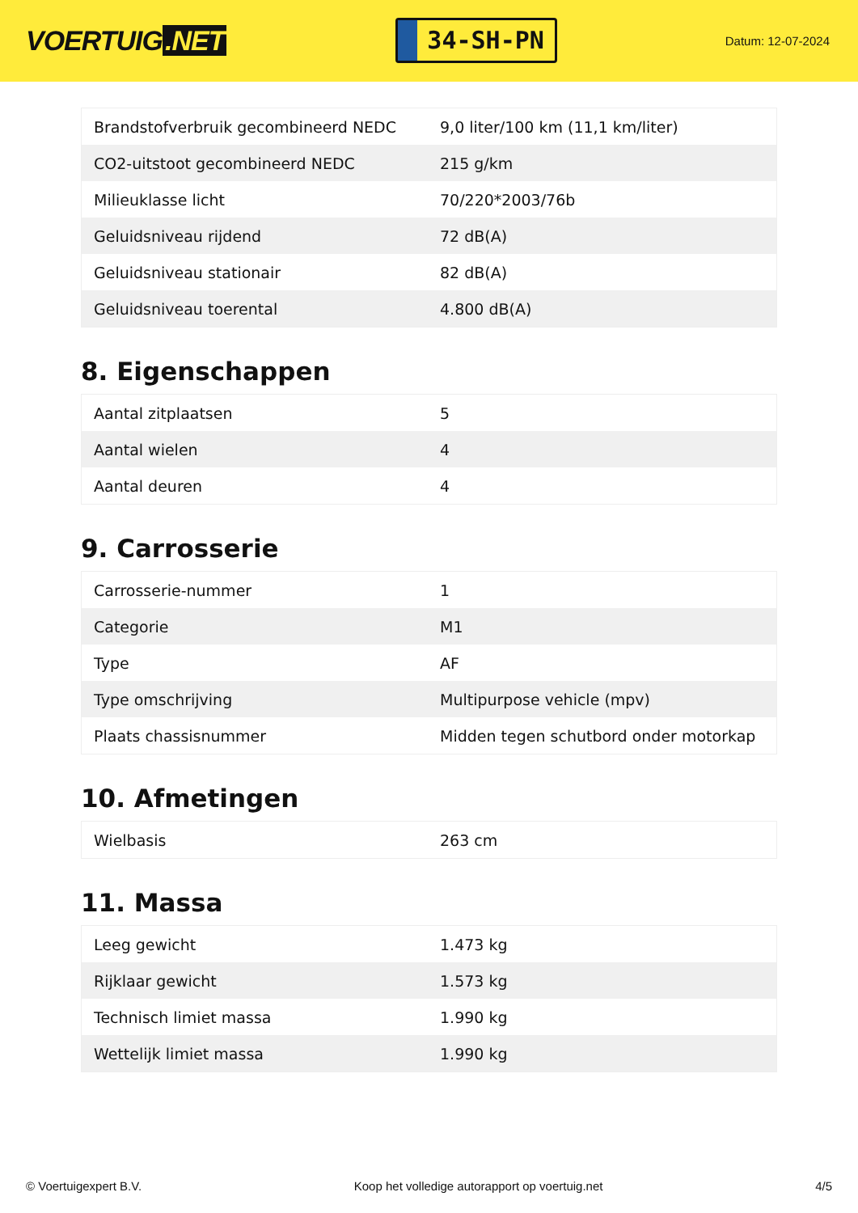VOERTUIG.NET
34-SH-PN
Datum: 12-07-2024
| Brandstofverbruik gecombineerd NEDC | 9,0 liter/100 km (11,1 km/liter) |
| CO2-uitstoot gecombineerd NEDC | 215 g/km |
| Milieuklasse licht | 70/220*2003/76b |
| Geluidsniveau rijdend | 72 dB(A) |
| Geluidsniveau stationair | 82 dB(A) |
| Geluidsniveau toerental | 4.800 dB(A) |
8. Eigenschappen
| Aantal zitplaatsen | 5 |
| Aantal wielen | 4 |
| Aantal deuren | 4 |
9. Carrosserie
| Carrosserie-nummer | 1 |
| Categorie | M1 |
| Type | AF |
| Type omschrijving | Multipurpose vehicle (mpv) |
| Plaats chassisnummer | Midden tegen schutbord onder motorkap |
10. Afmetingen
| Wielbasis | 263 cm |
11. Massa
| Leeg gewicht | 1.473 kg |
| Rijklaar gewicht | 1.573 kg |
| Technisch limiet massa | 1.990 kg |
| Wettelijk limiet massa | 1.990 kg |
© Voertuigexpert B.V. Koop het volledige autorapport op voertuig.net 4/5